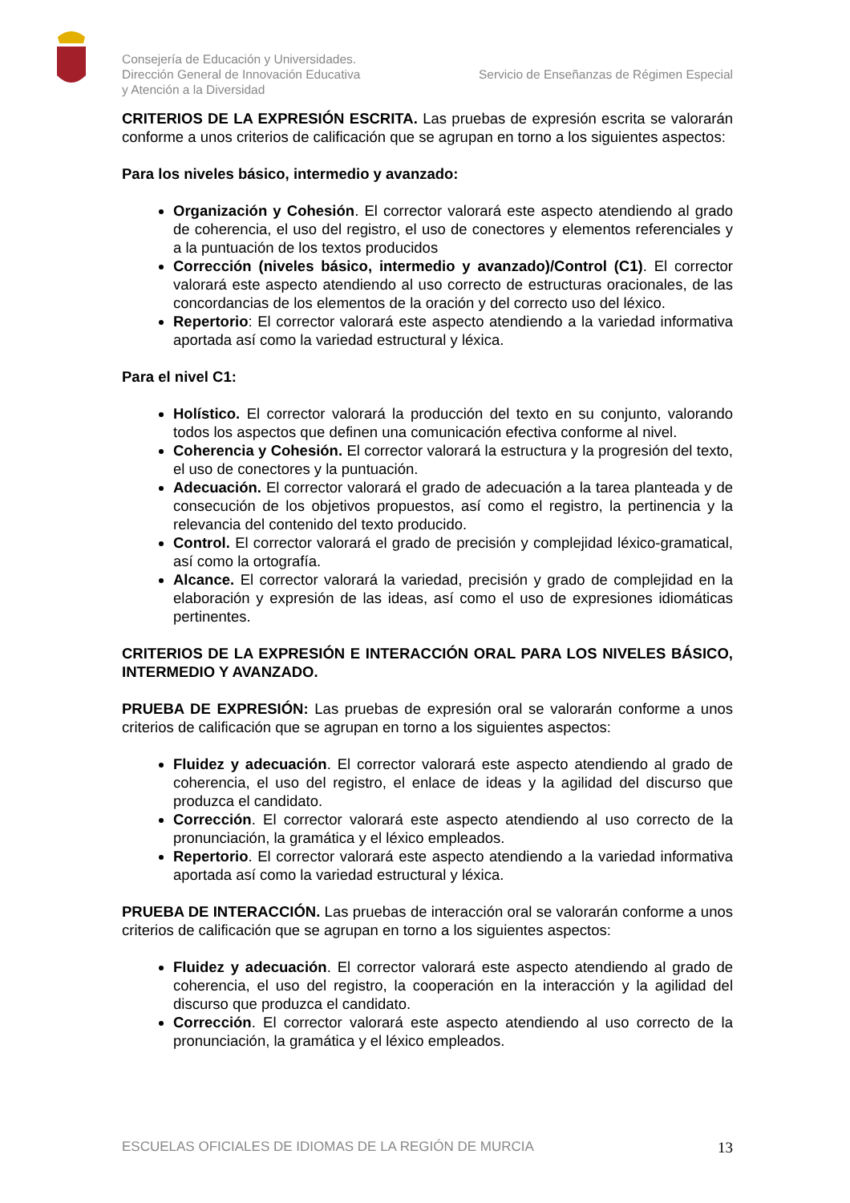Consejería de Educación y Universidades.
Dirección General de Innovación Educativa
y Atención a la Diversidad
Servicio de Enseñanzas de Régimen Especial
CRITERIOS DE LA EXPRESIÓN ESCRITA. Las pruebas de expresión escrita se valorarán conforme a unos criterios de calificación que se agrupan en torno a los siguientes aspectos:
Para los niveles básico, intermedio y avanzado:
Organización y Cohesión. El corrector valorará este aspecto atendiendo al grado de coherencia, el uso del registro, el uso de conectores y elementos referenciales y a la puntuación de los textos producidos
Corrección (niveles básico, intermedio y avanzado)/Control (C1). El corrector valorará este aspecto atendiendo al uso correcto de estructuras oracionales, de las concordancias de los elementos de la oración y del correcto uso del léxico.
Repertorio: El corrector valorará este aspecto atendiendo a la variedad informativa aportada así como la variedad estructural y léxica.
Para el nivel C1:
Holístico. El corrector valorará la producción del texto en su conjunto, valorando todos los aspectos que definen una comunicación efectiva conforme al nivel.
Coherencia y Cohesión. El corrector valorará la estructura y la progresión del texto, el uso de conectores y la puntuación.
Adecuación. El corrector valorará el grado de adecuación a la tarea planteada y de consecución de los objetivos propuestos, así como el registro, la pertinencia y la relevancia del contenido del texto producido.
Control. El corrector valorará el grado de precisión y complejidad léxico-gramatical, así como la ortografía.
Alcance. El corrector valorará la variedad, precisión y grado de complejidad en la elaboración y expresión de las ideas, así como el uso de expresiones idiomáticas pertinentes.
CRITERIOS DE LA EXPRESIÓN E INTERACCIÓN ORAL PARA LOS NIVELES BÁSICO, INTERMEDIO Y AVANZADO.
PRUEBA DE EXPRESIÓN: Las pruebas de expresión oral se valorarán conforme a unos criterios de calificación que se agrupan en torno a los siguientes aspectos:
Fluidez y adecuación. El corrector valorará este aspecto atendiendo al grado de coherencia, el uso del registro, el enlace de ideas y la agilidad del discurso que produzca el candidato.
Corrección. El corrector valorará este aspecto atendiendo al uso correcto de la pronunciación, la gramática y el léxico empleados.
Repertorio. El corrector valorará este aspecto atendiendo a la variedad informativa aportada así como la variedad estructural y léxica.
PRUEBA DE INTERACCIÓN. Las pruebas de interacción oral se valorarán conforme a unos criterios de calificación que se agrupan en torno a los siguientes aspectos:
Fluidez y adecuación. El corrector valorará este aspecto atendiendo al grado de coherencia, el uso del registro, la cooperación en la interacción y la agilidad del discurso que produzca el candidato.
Corrección. El corrector valorará este aspecto atendiendo al uso correcto de la pronunciación, la gramática y el léxico empleados.
ESCUELAS OFICIALES DE IDIOMAS DE LA REGIÓN DE MURCIA 13